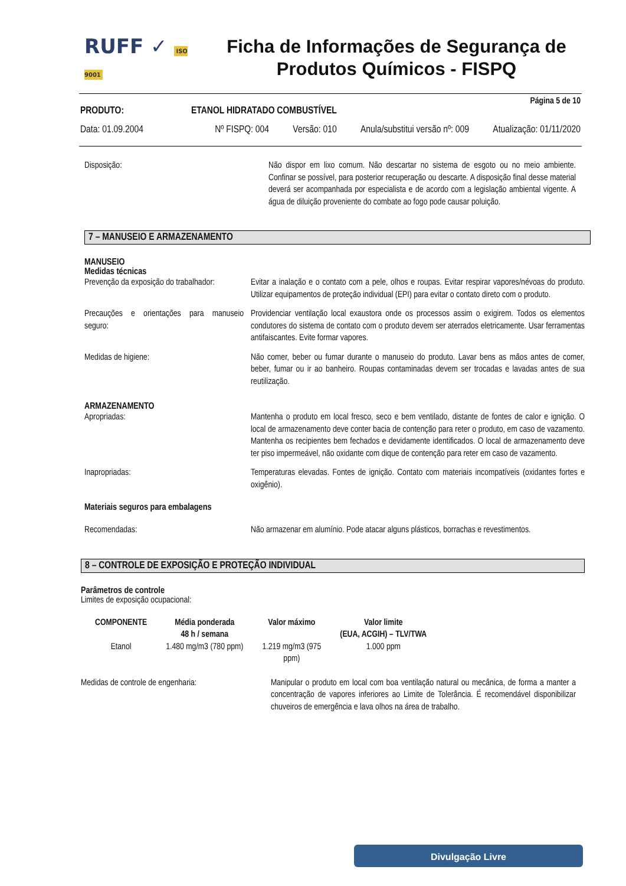RUFF ✓ ISO 9001
Ficha de Informações de Segurança de Produtos Químicos - FISPQ
Página 5 de 10
PRODUTO: ETANOL HIDRATADO COMBUSTÍVEL
Data: 01.09.2004 Nº FISPQ: 004 Versão: 010 Anula/substitui versão nº: 009 Atualização: 01/11/2020
Disposição:
Não dispor em lixo comum. Não descartar no sistema de esgoto ou no meio ambiente. Confinar se possível, para posterior recuperação ou descarte. A disposição final desse material deverá ser acompanhada por especialista e de acordo com a legislação ambiental vigente. A água de diluição proveniente do combate ao fogo pode causar poluição.
7 – MANUSEIO E ARMAZENAMENTO
MANUSEIO
Medidas técnicas
Prevenção da exposição do trabalhador:
Evitar a inalação e o contato com a pele, olhos e roupas. Evitar respirar vapores/névoas do produto. Utilizar equipamentos de proteção individual (EPI) para evitar o contato direto com o produto.
Precauções e orientações para manuseio seguro:
Providenciar ventilação local exaustora onde os processos assim o exigirem. Todos os elementos condutores do sistema de contato com o produto devem ser aterrados eletricamente. Usar ferramentas antifaiscantes. Evite formar vapores.
Medidas de higiene:
Não comer, beber ou fumar durante o manuseio do produto. Lavar bens as mãos antes de comer, beber, fumar ou ir ao banheiro. Roupas contaminadas devem ser trocadas e lavadas antes de sua reutilização.
ARMAZENAMENTO
Apropriadas:
Mantenha o produto em local fresco, seco e bem ventilado, distante de fontes de calor e ignição. O local de armazenamento deve conter bacia de contenção para reter o produto, em caso de vazamento. Mantenha os recipientes bem fechados e devidamente identificados. O local de armazenamento deve ter piso impermeável, não oxidante com dique de contenção para reter em caso de vazamento.
Inapropriadas:
Temperaturas elevadas. Fontes de ignição. Contato com materiais incompatíveis (oxidantes fortes e oxigênio).
Materiais seguros para embalagens
Recomendadas:
Não armazenar em alumínio. Pode atacar alguns plásticos, borrachas e revestimentos.
8 – CONTROLE DE EXPOSIÇÃO E PROTEÇÃO INDIVIDUAL
Parâmetros de controle
Limites de exposição ocupacional:
| COMPONENTE | Média ponderada 48 h / semana | Valor máximo | Valor limite (EUA, ACGIH) – TLV/TWA |
| --- | --- | --- | --- |
| Etanol | 1.480 mg/m3 (780 ppm) | 1.219 mg/m3 (975 ppm) | 1.000 ppm |
Medidas de controle de engenharia:
Manipular o produto em local com boa ventilação natural ou mecânica, de forma a manter a concentração de vapores inferiores ao Limite de Tolerância. É recomendável disponibilizar chuveiros de emergência e lava olhos na área de trabalho.
Divulgação Livre